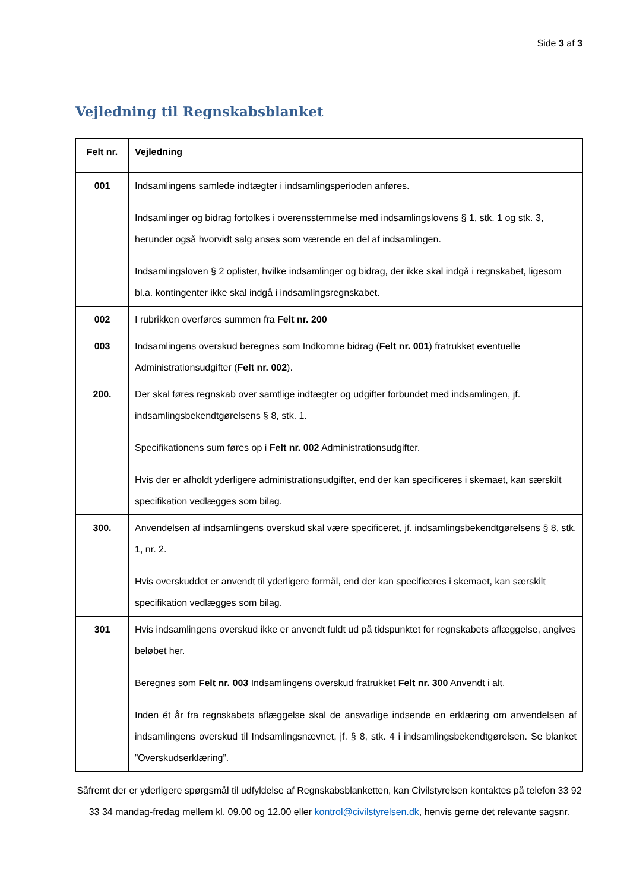Side 3 af 3
Vejledning til Regnskabsblanket
| Felt nr. | Vejledning |
| --- | --- |
| 001 | Indsamlingens samlede indtægter i indsamlingsperioden anføres. Indsamlinger og bidrag fortolkes i overensstemmelse med indsamlingslovens § 1, stk. 1 og stk. 3, herunder også hvorvidt salg anses som værende en del af indsamlingen. Indsamlingsloven § 2 oplister, hvilke indsamlinger og bidrag, der ikke skal indgå i regnskabet, ligesom bl.a. kontingenter ikke skal indgå i indsamlingsregnskabet. |
| 002 | I rubrikken overføres summen fra Felt nr. 200 |
| 003 | Indsamlingens overskud beregnes som Indkomne bidrag ( Felt nr. 001 ) fratrukket eventuelle Administrationsudgifter ( Felt nr. 002 ). |
| 200. | Der skal føres regnskab over samtlige indtægter og udgifter forbundet med indsamlingen, jf. indsamlingsbekendtgørelsens § 8, stk. 1. Specifikationens sum føres op i Felt nr. 002 Administrationsudgifter. Hvis der er afholdt yderligere administrationsudgifter, end der kan specificeres i skemaet, kan særskilt specifikation vedlægges som bilag. |
| 300. | Anvendelsen af indsamlingens overskud skal være specificeret, jf. indsamlingsbekendtgørelsens § 8, stk. 1, nr. 2. Hvis overskuddet er anvendt til yderligere formål, end der kan specificeres i skemaet, kan særskilt specifikation vedlægges som bilag. |
| 301 | Hvis indsamlingens overskud ikke er anvendt fuldt ud på tidspunktet for regnskabets aflæggelse, angives beløbet her. Beregnes som Felt nr. 003 Indsamlingens overskud fratrukket Felt nr. 300 Anvendt i alt. Inden ét år fra regnskabets aflæggelse skal de ansvarlige indsende en erklæring om anvendelsen af indsamlingens overskud til Indsamlingsnævnet, jf. § 8, stk. 4 i indsamlingsbekendtgørelsen. Se blanket ”Overskudserklæring”. |
Såfremt der er yderligere spørgsmål til udfyldelse af Regnskabsblanketten, kan Civilstyrelsen kontaktes på telefon 33 92 33 34 mandag-fredag mellem kl. 09.00 og 12.00 eller kontrol@civilstyrelsen.dk, henvis gerne det relevante sagsnr.